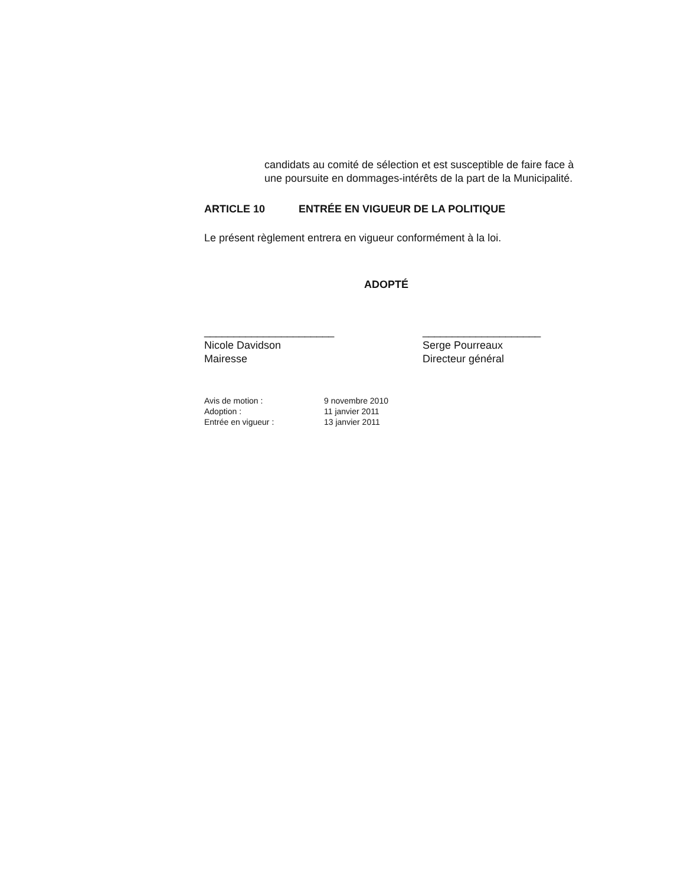candidats au comité de sélection et est susceptible de faire face à une poursuite en dommages-intérêts de la part de la Municipalité.
ARTICLE 10 ENTRÉE EN VIGUEUR DE LA POLITIQUE
Le présent règlement entrera en vigueur conformément à la loi.
ADOPTÉ
______________________
Nicole Davidson
Mairesse
____________________
Serge Pourreaux
Directeur général
Avis de motion : 9 novembre 2010
Adoption : 11 janvier 2011
Entrée en vigueur : 13 janvier 2011